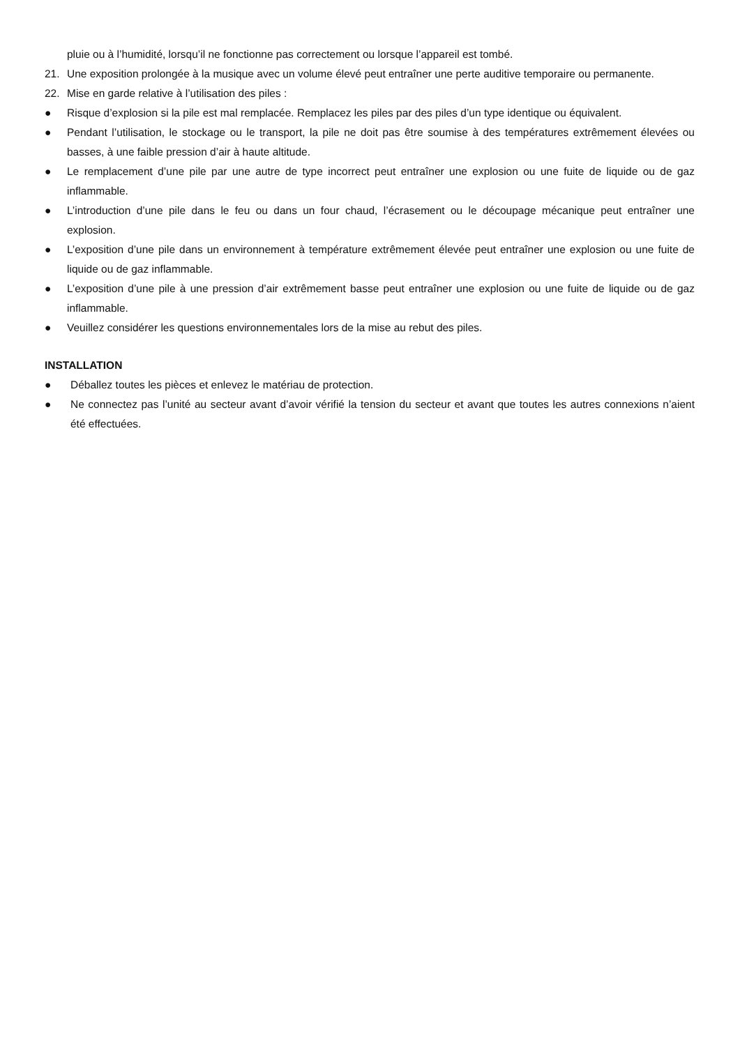pluie ou à l’humidité, lorsqu’il ne fonctionne pas correctement ou lorsque l’appareil est tombé.
21. Une exposition prolongée à la musique avec un volume élevé peut entraîner une perte auditive temporaire ou permanente.
22. Mise en garde relative à l’utilisation des piles :
● Risque d’explosion si la pile est mal remplacée. Remplacez les piles par des piles d’un type identique ou équivalent.
● Pendant l’utilisation, le stockage ou le transport, la pile ne doit pas être soumise à des températures extrêmement élevées ou basses, à une faible pression d’air à haute altitude.
● Le remplacement d’une pile par une autre de type incorrect peut entraîner une explosion ou une fuite de liquide ou de gaz inflammable.
● L’introduction d’une pile dans le feu ou dans un four chaud, l’écrasement ou le découpage mécanique peut entraîner une explosion.
● L’exposition d’une pile dans un environnement à température extrêmement élevée peut entraîner une explosion ou une fuite de liquide ou de gaz inflammable.
● L’exposition d’une pile à une pression d’air extrêmement basse peut entraîner une explosion ou une fuite de liquide ou de gaz inflammable.
● Veuillez considérer les questions environnementales lors de la mise au rebut des piles.
INSTALLATION
● Déballez toutes les pièces et enlevez le matériau de protection.
● Ne connectez pas l’unité au secteur avant d’avoir vérifié la tension du secteur et avant que toutes les autres connexions n’aient été effectuées.